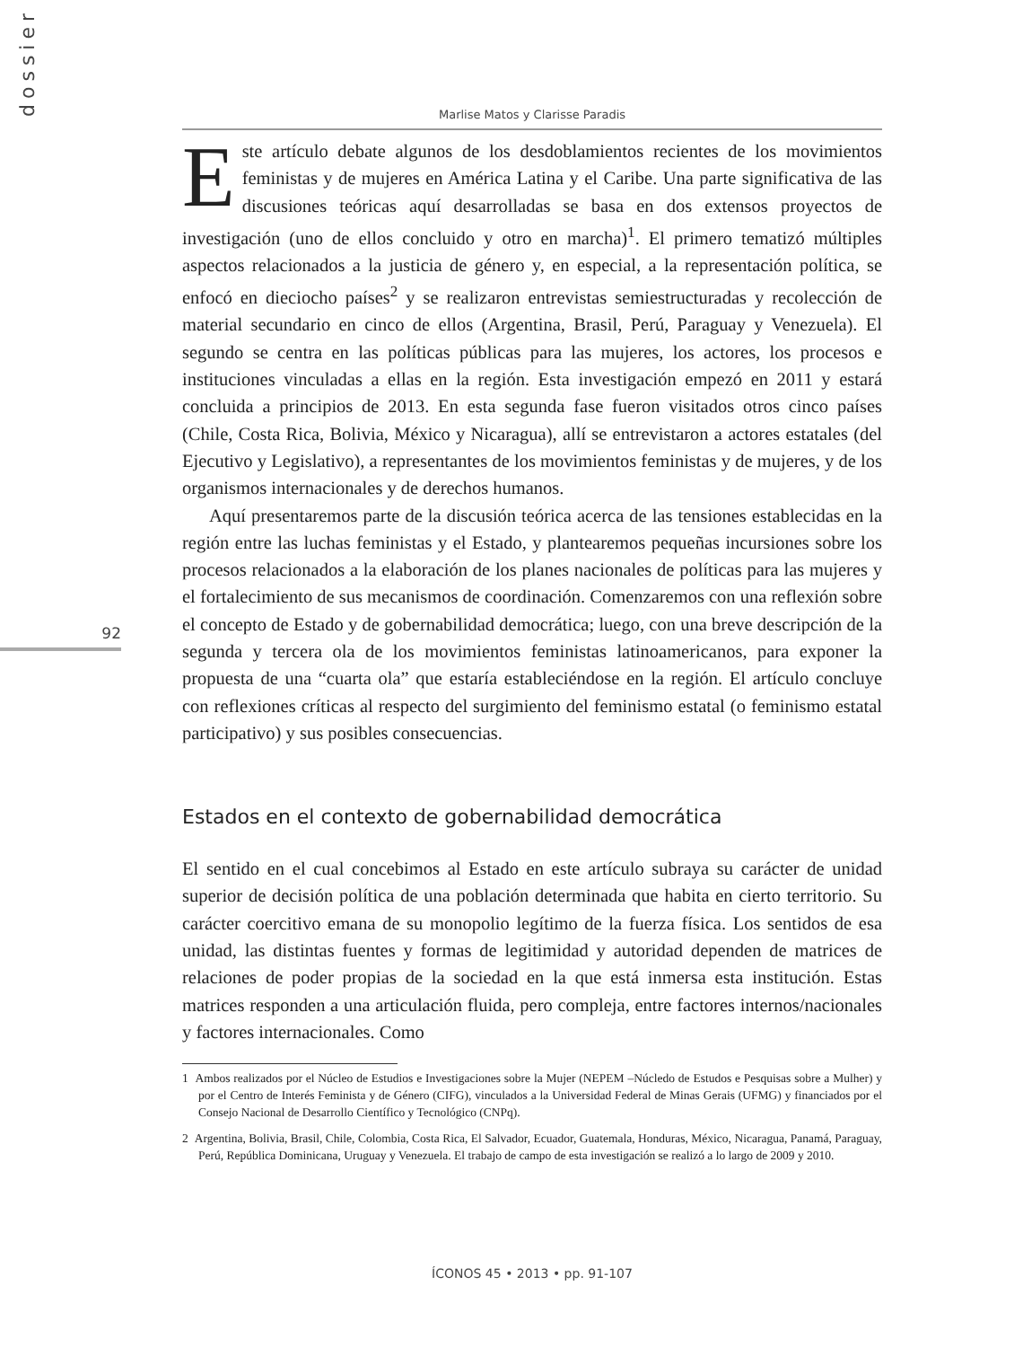dossier
92
Marlise Matos y Clarisse Paradis
Este artículo debate algunos de los desdoblamientos recientes de los movimientos feministas y de mujeres en América Latina y el Caribe. Una parte significativa de las discusiones teóricas aquí desarrolladas se basa en dos extensos proyectos de investigación (uno de ellos concluido y otro en marcha)<sup>1</sup>. El primero tematizó múltiples aspectos relacionados a la justicia de género y, en especial, a la representación política, se enfocó en dieciocho países<sup>2</sup> y se realizaron entrevistas semiestructuradas y recolección de material secundario en cinco de ellos (Argentina, Brasil, Perú, Paraguay y Venezuela). El segundo se centra en las políticas públicas para las mujeres, los actores, los procesos e instituciones vinculadas a ellas en la región. Esta investigación empezó en 2011 y estará concluida a principios de 2013. En esta segunda fase fueron visitados otros cinco países (Chile, Costa Rica, Bolivia, México y Nicaragua), allí se entrevistaron a actores estatales (del Ejecutivo y Legislativo), a representantes de los movimientos feministas y de mujeres, y de los organismos internacionales y de derechos humanos.
Aquí presentaremos parte de la discusión teórica acerca de las tensiones establecidas en la región entre las luchas feministas y el Estado, y plantearemos pequeñas incursiones sobre los procesos relacionados a la elaboración de los planes nacionales de políticas para las mujeres y el fortalecimiento de sus mecanismos de coordinación. Comenzaremos con una reflexión sobre el concepto de Estado y de gobernabilidad democrática; luego, con una breve descripción de la segunda y tercera ola de los movimientos feministas latinoamericanos, para exponer la propuesta de una “cuarta ola” que estaría estableciéndose en la región. El artículo concluye con reflexiones críticas al respecto del surgimiento del feminismo estatal (o feminismo estatal participativo) y sus posibles consecuencias.
Estados en el contexto de gobernabilidad democrática
El sentido en el cual concebimos al Estado en este artículo subraya su carácter de unidad superior de decisión política de una población determinada que habita en cierto territorio. Su carácter coercitivo emana de su monopolio legítimo de la fuerza física. Los sentidos de esa unidad, las distintas fuentes y formas de legitimidad y autoridad dependen de matrices de relaciones de poder propias de la sociedad en la que está inmersa esta institución. Estas matrices responden a una articulación fluida, pero compleja, entre factores internos/nacionales y factores internacionales. Como
1 Ambos realizados por el Núcleo de Estudios e Investigaciones sobre la Mujer (NEPEM –Núcledo de Estudos e Pesquisas sobre a Mulher) y por el Centro de Interés Feminista y de Género (CIFG), vinculados a la Universidad Federal de Minas Gerais (UFMG) y financiados por el Consejo Nacional de Desarrollo Científico y Tecnológico (CNPq).
2 Argentina, Bolivia, Brasil, Chile, Colombia, Costa Rica, El Salvador, Ecuador, Guatemala, Honduras, México, Nicaragua, Panamá, Paraguay, Perú, República Dominicana, Uruguay y Venezuela. El trabajo de campo de esta investigación se realizó a lo largo de 2009 y 2010.
ÍCONOS 45 • 2013 • pp. 91-107